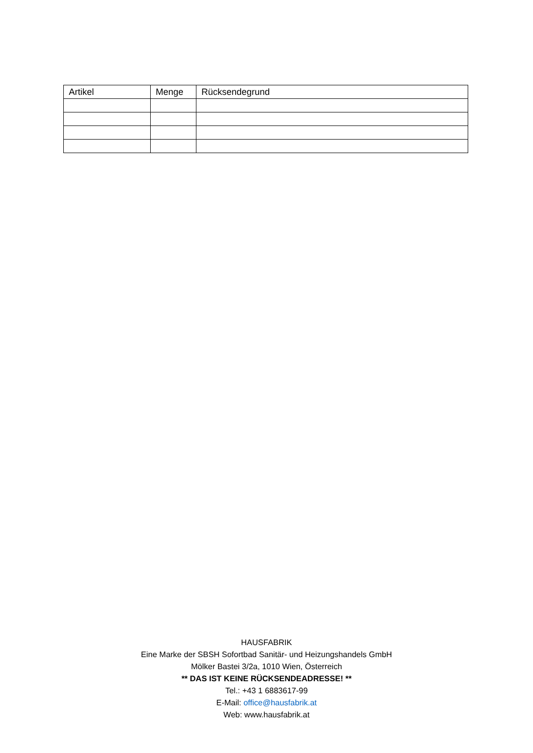| Artikel | Menge | Rücksendegrund |
| --- | --- | --- |
HAUSFABRIK
Eine Marke der SBSH Sofortbad Sanitär- und Heizungshandels GmbH
Mölker Bastei 3/2a, 1010 Wien, Österreich
** DAS IST KEINE RÜCKSENDEADRESSE! **
Tel.: +43 1 6883617-99
E-Mail: office@hausfabrik.at
Web: www.hausfabrik.at